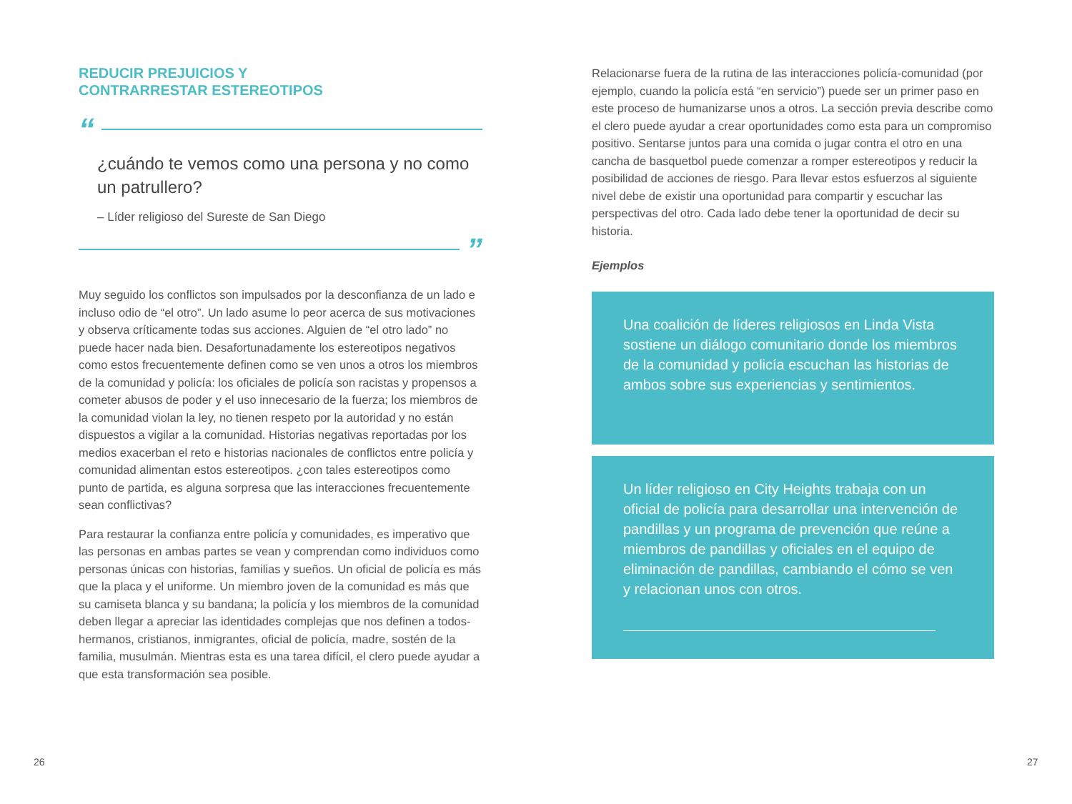REDUCIR PREJUICIOS Y
CONTRARRESTAR ESTEREOTIPOS
“
¿cuándo te vemos como una persona y no como un patrullero?
– Líder religioso del Sureste de San Diego
”
Muy seguido los conflictos son impulsados por la desconfianza de un lado e incluso odio de “el otro”. Un lado asume lo peor acerca de sus motivaciones y observa críticamente todas sus acciones. Alguien de “el otro lado” no puede hacer nada bien. Desafortunadamente los estereotipos negativos como estos frecuentemente definen como se ven unos a otros los miembros de la comunidad y policía: los oficiales de policía son racistas y propensos a cometer abusos de poder y el uso innecesario de la fuerza; los miembros de la comunidad violan la ley, no tienen respeto por la autoridad y no están dispuestos a vigilar a la comunidad. Historias negativas reportadas por los medios exacerban el reto e historias nacionales de conflictos entre policía y comunidad alimentan estos estereotipos. ¿con tales estereotipos como punto de partida, es alguna sorpresa que las interacciones frecuentemente sean conflictivas?
Para restaurar la confianza entre policía y comunidades, es imperativo que las personas en ambas partes se vean y comprendan como individuos como personas únicas con historias, familias y sueños. Un oficial de policía es más que la placa y el uniforme. Un miembro joven de la comunidad es más que su camiseta blanca y su bandana; la policía y los miembros de la comunidad deben llegar a apreciar las identidades complejas que nos definen a todos- hermanos, cristianos, inmigrantes, oficial de policía, madre, sostén de la familia, musulmán. Mientras esta es una tarea difícil, el clero puede ayudar a que esta transformación sea posible.
Relacionarse fuera de la rutina de las interacciones policía-comunidad (por ejemplo, cuando la policía está “en servicio”) puede ser un primer paso en este proceso de humanizarse unos a otros. La sección previa describe como el clero puede ayudar a crear oportunidades como esta para un compromiso positivo. Sentarse juntos para una comida o jugar contra el otro en una cancha de basquetbol puede comenzar a romper estereotipos y reducir la posibilidad de acciones de riesgo. Para llevar estos esfuerzos al siguiente nivel debe de existir una oportunidad para compartir y escuchar las perspectivas del otro. Cada lado debe tener la oportunidad de decir su historia.
Ejemplos
Una coalición de líderes religiosos en Linda Vista sostiene un diálogo comunitario donde los miembros de la comunidad y policía escuchan las historias de ambos sobre sus experiencias y sentimientos.
Un líder religioso en City Heights trabaja con un oficial de policía para desarrollar una intervención de pandillas y un programa de prevención que reúne a miembros de pandillas y oficiales en el equipo de eliminación de pandillas, cambiando el cómo se ven y relacionan unos con otros.
26 27